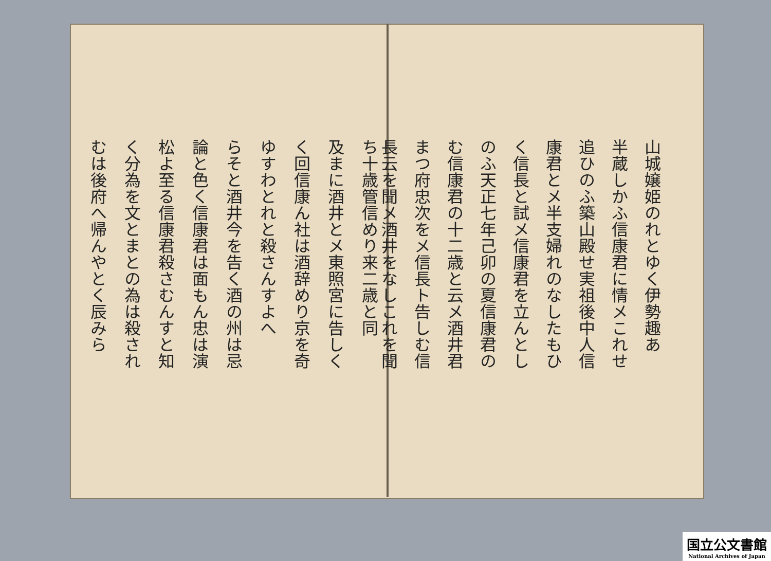山城嬢姫のれとゆく伊勢趣あ
半蔵しかふ信康君に情メこれせ
追ひのふ築山殿せ実祖後中人信
康君とメ半支婦れのなしたもひ
く信長と試メ信康君を立んとし
のふ天正七年己卯の夏信康君の
む信康君の十二歳と云メ酒井君
まつ府忠次をメ信長ト告しむ信
長云を聞メ酒井をなしこれを聞
ち十歳管信めり来二歳と同
及まに酒井とメ東照宮に告しく
く回信康ん社は酒辞めり京を奇
ゆすわとれと殺さんすよへ
らそと酒井今を告く酒の州は忌
論と色く信康君は面もん忠は演
松よ至る信康君殺さむんすと知
く分為を文とまとの為は殺され
むは後府へ帰んやとく辰みら
国立公文書館
National Archives of Japan